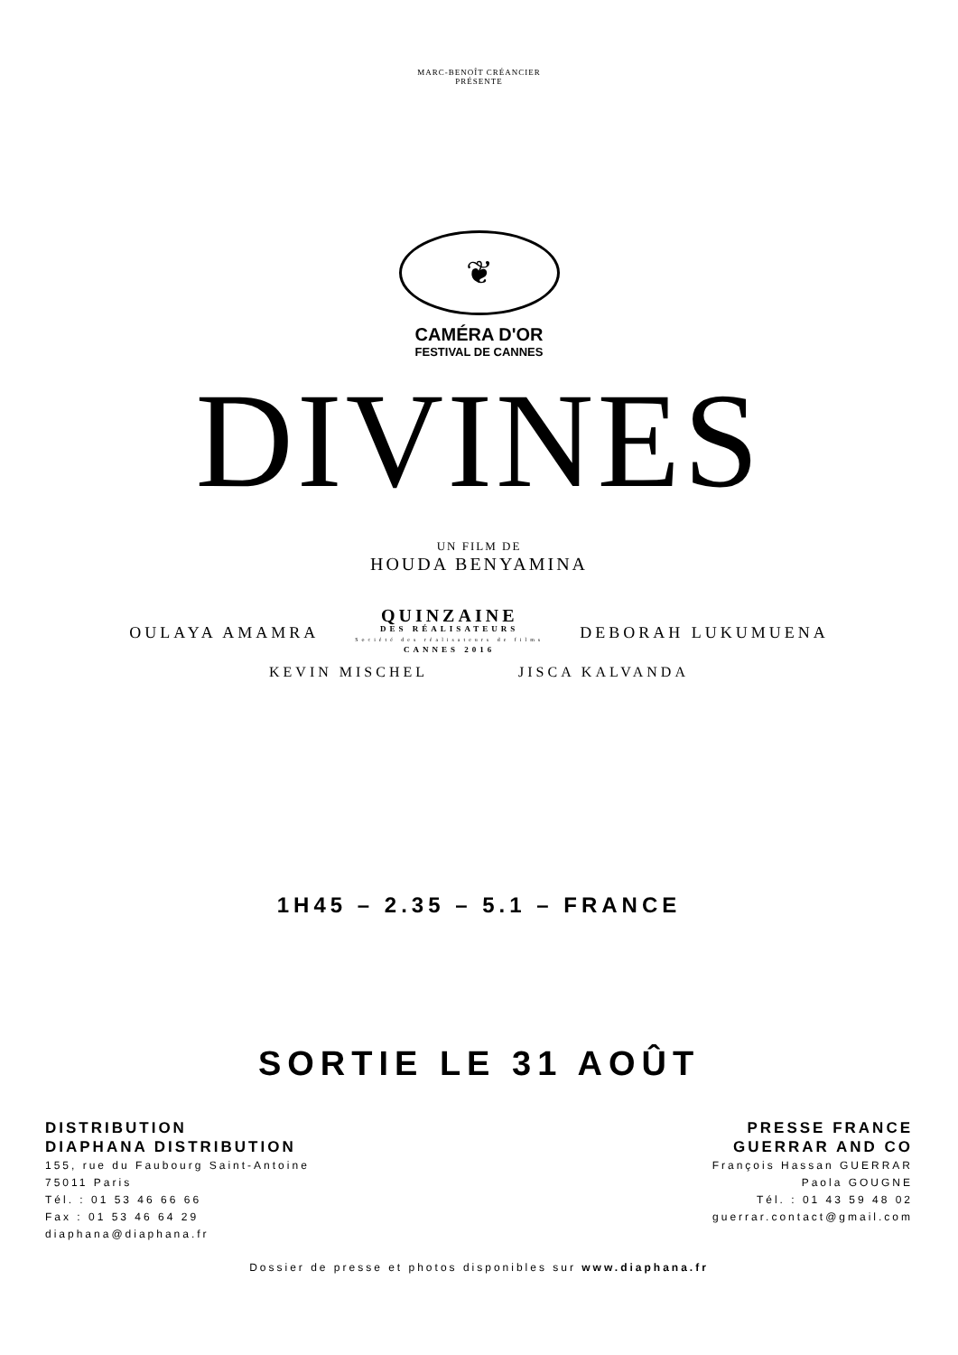MARC-BENOÎT CRÉANCIER
PRÉSENTE
❦
CAMÉRA D'OR
FESTIVAL DE CANNES
DIVINES
UN FILM DE
HOUDA BENYAMINA
OULAYA AMAMRA
QUINZAINE
DES RÉALISATEURS
Société des réalisateurs de films
CANNES 2016
DEBORAH LUKUMUENA
KEVIN MISCHEL JISCA KALVANDA
1H45 – 2.35 – 5.1 – FRANCE
SORTIE LE 31 AOÛT
DISTRIBUTION
DIAPHANA DISTRIBUTION
155, rue du Faubourg Saint-Antoine
75011 Paris
Tél. : 01 53 46 66 66
Fax : 01 53 46 64 29
diaphana@diaphana.fr
PRESSE FRANCE
GUERRAR AND CO
François Hassan GUERRAR
Paola GOUGNE
Tél. : 01 43 59 48 02
guerrar.contact@gmail.com
Dossier de presse et photos disponibles sur www.diaphana.fr